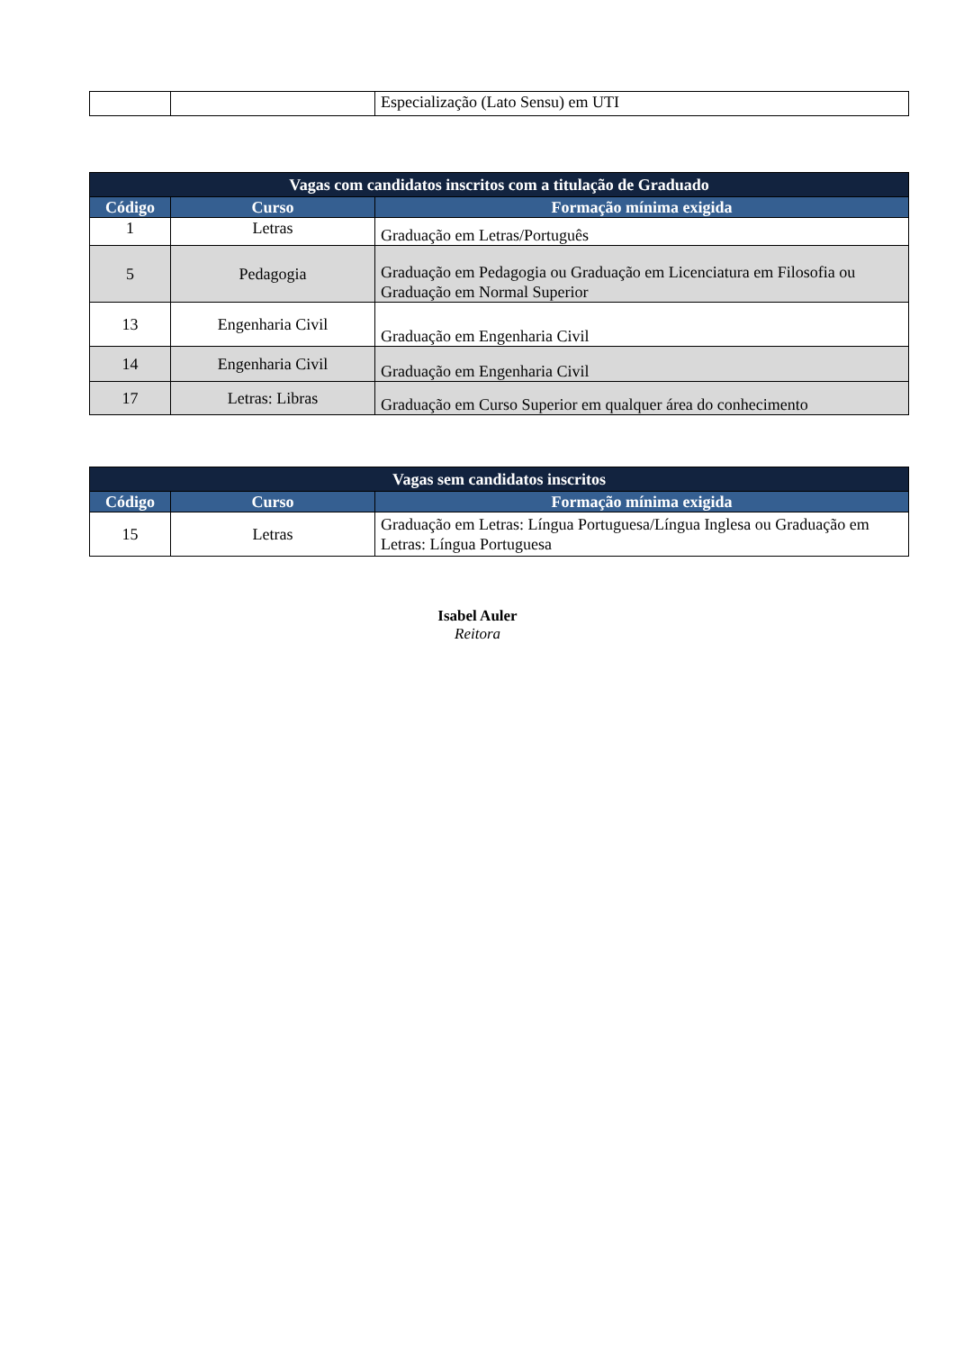| | | Especialização (Lato Sensu) em UTI |
| Vagas com candidatos inscritos com a titulação de Graduado | | |
| Código | Curso | Formação mínima exigida |
| 1 | Letras | Graduação em Letras/Português |
| 5 | Pedagogia | Graduação em Pedagogia ou Graduação em Licenciatura em Filosofia ou Graduação em Normal Superior |
| 13 | Engenharia Civil | Graduação em Engenharia Civil |
| 14 | Engenharia Civil | Graduação em Engenharia Civil |
| 17 | Letras: Libras | Graduação em Curso Superior em qualquer área do conhecimento |
| Vagas sem candidatos inscritos | | |
| Código | Curso | Formação mínima exigida |
| 15 | Letras | Graduação em Letras: Língua Portuguesa/Língua Inglesa ou Graduação em Letras: Língua Portuguesa |
Isabel Auler
Reitora